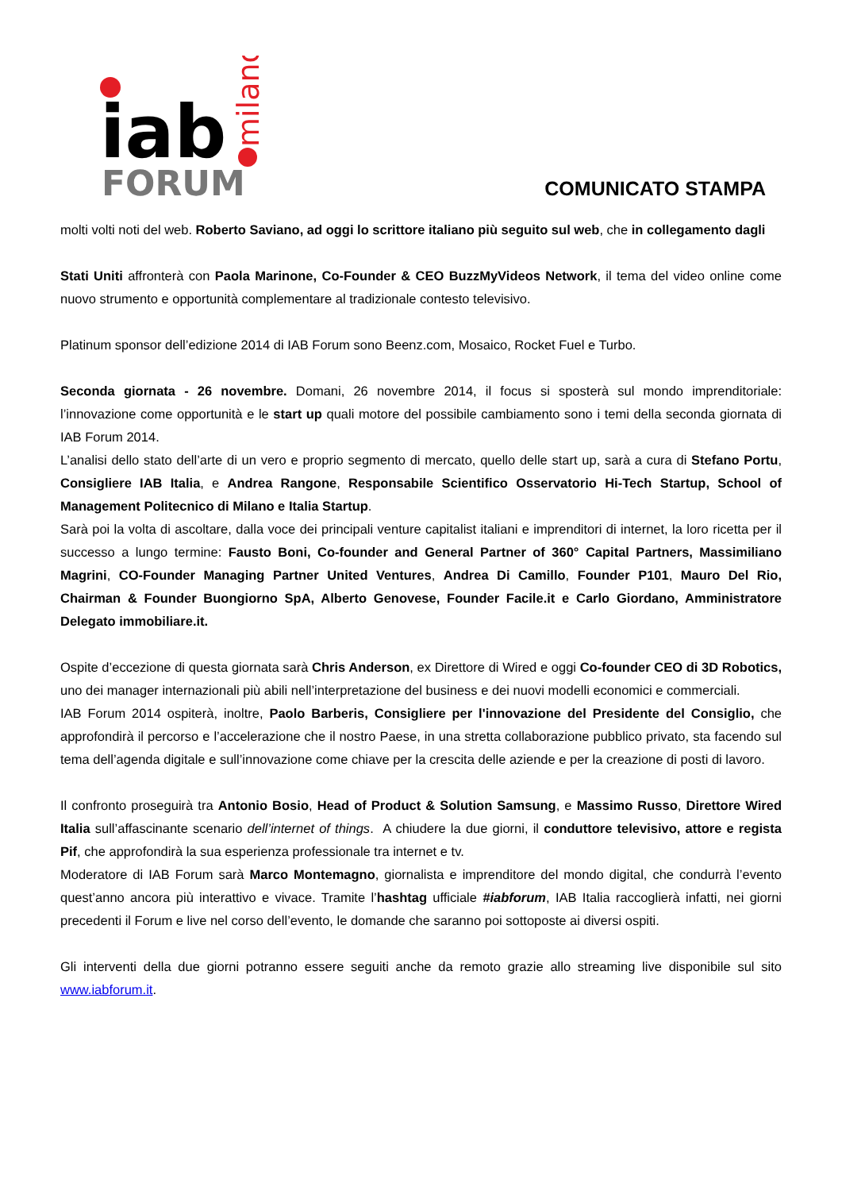iab
FORUM
milano
COMUNICATO STAMPA
molti volti noti del web. Roberto Saviano, ad oggi lo scrittore italiano più seguito sul web, che in collegamento dagli
Stati Uniti affronterà con Paola Marinone, Co-Founder & CEO BuzzMyVideos Network, il tema del video online come nuovo strumento e opportunità complementare al tradizionale contesto televisivo.
Platinum sponsor dell’edizione 2014 di IAB Forum sono Beenz.com, Mosaico, Rocket Fuel e Turbo.
Seconda giornata - 26 novembre. Domani, 26 novembre 2014, il focus si sposterà sul mondo imprenditoriale: l’innovazione come opportunità e le start up quali motore del possibile cambiamento sono i temi della seconda giornata di IAB Forum 2014.
L’analisi dello stato dell’arte di un vero e proprio segmento di mercato, quello delle start up, sarà a cura di Stefano Portu, Consigliere IAB Italia, e Andrea Rangone, Responsabile Scientifico Osservatorio Hi-Tech Startup, School of Management Politecnico di Milano e Italia Startup.
Sarà poi la volta di ascoltare, dalla voce dei principali venture capitalist italiani e imprenditori di internet, la loro ricetta per il successo a lungo termine: Fausto Boni, Co-founder and General Partner of 360° Capital Partners, Massimiliano Magrini, CO-Founder Managing Partner United Ventures, Andrea Di Camillo, Founder P101, Mauro Del Rio, Chairman & Founder Buongiorno SpA, Alberto Genovese, Founder Facile.it e Carlo Giordano, Amministratore Delegato immobiliare.it.
Ospite d’eccezione di questa giornata sarà Chris Anderson, ex Direttore di Wired e oggi Co-founder CEO di 3D Robotics, uno dei manager internazionali più abili nell’interpretazione del business e dei nuovi modelli economici e commerciali.
IAB Forum 2014 ospiterà, inoltre, Paolo Barberis, Consigliere per l'innovazione del Presidente del Consiglio, che approfondirà il percorso e l’accelerazione che il nostro Paese, in una stretta collaborazione pubblico privato, sta facendo sul tema dell’agenda digitale e sull’innovazione come chiave per la crescita delle aziende e per la creazione di posti di lavoro.
Il confronto proseguirà tra Antonio Bosio, Head of Product & Solution Samsung, e Massimo Russo, Direttore Wired Italia sull’affascinante scenario dell’internet of things. A chiudere la due giorni, il conduttore televisivo, attore e regista Pif, che approfondirà la sua esperienza professionale tra internet e tv.
Moderatore di IAB Forum sarà Marco Montemagno, giornalista e imprenditore del mondo digital, che condurrà l’evento quest’anno ancora più interattivo e vivace. Tramite l’hashtag ufficiale #iabforum, IAB Italia raccoglierà infatti, nei giorni precedenti il Forum e live nel corso dell’evento, le domande che saranno poi sottoposte ai diversi ospiti.
Gli interventi della due giorni potranno essere seguiti anche da remoto grazie allo streaming live disponibile sul sito www.iabforum.it.